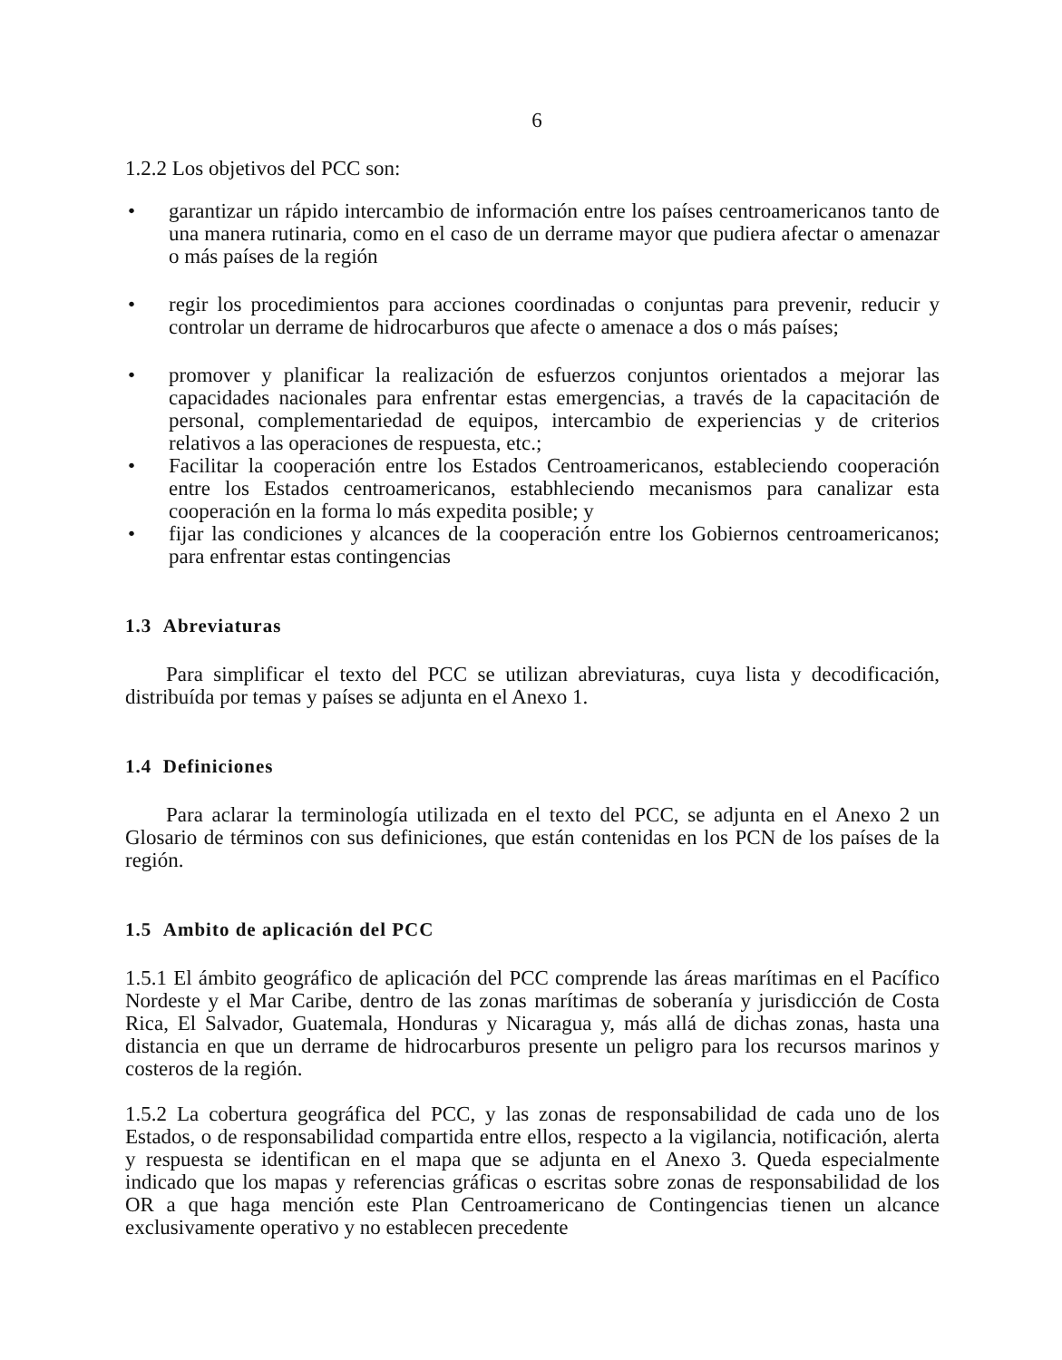6
1.2.2 Los objetivos del PCC son:
• garantizar un rápido intercambio de información entre los países centroamericanos tanto de una manera rutinaria, como en el caso de un derrame mayor que pudiera afectar o amenazar o más países de la región
• regir los procedimientos para acciones coordinadas o conjuntas para prevenir, reducir y controlar un derrame de hidrocarburos que afecte o amenace a dos o más países;
• promover y planificar la realización de esfuerzos conjuntos orientados a mejorar las capacidades nacionales para enfrentar estas emergencias, a través de la capacitación de personal, complementariedad de equipos, intercambio de experiencias y de criterios relativos a las operaciones de respuesta, etc.;
• Facilitar la cooperación entre los Estados Centroamericanos, estableciendo cooperación entre los Estados centroamericanos, estabhleciendo mecanismos para canalizar esta cooperación en la forma lo más expedita posible; y
• fijar las condiciones y alcances de la cooperación entre los Gobiernos centroamericanos; para enfrentar estas contingencias
1.3 Abreviaturas
Para simplificar el texto del PCC se utilizan abreviaturas, cuya lista y decodificación, distribuída por temas y países se adjunta en el Anexo 1.
1.4 Definiciones
Para aclarar la terminología utilizada en el texto del PCC, se adjunta en el Anexo 2 un Glosario de términos con sus definiciones, que están contenidas en los PCN de los países de la región.
1.5 Ambito de aplicación del PCC
1.5.1 El ámbito geográfico de aplicación del PCC comprende las áreas marítimas en el Pacífico Nordeste y el Mar Caribe, dentro de las zonas marítimas de soberanía y jurisdicción de Costa Rica, El Salvador, Guatemala, Honduras y Nicaragua y, más allá de dichas zonas, hasta una distancia en que un derrame de hidrocarburos presente un peligro para los recursos marinos y costeros de la región.
1.5.2 La cobertura geográfica del PCC, y las zonas de responsabilidad de cada uno de los Estados, o de responsabilidad compartida entre ellos, respecto a la vigilancia, notificación, alerta y respuesta se identifican en el mapa que se adjunta en el Anexo 3. Queda especialmente indicado que los mapas y referencias gráficas o escritas sobre zonas de responsabilidad de los OR a que haga mención este Plan Centroamericano de Contingencias tienen un alcance exclusivamente operativo y no establecen precedente